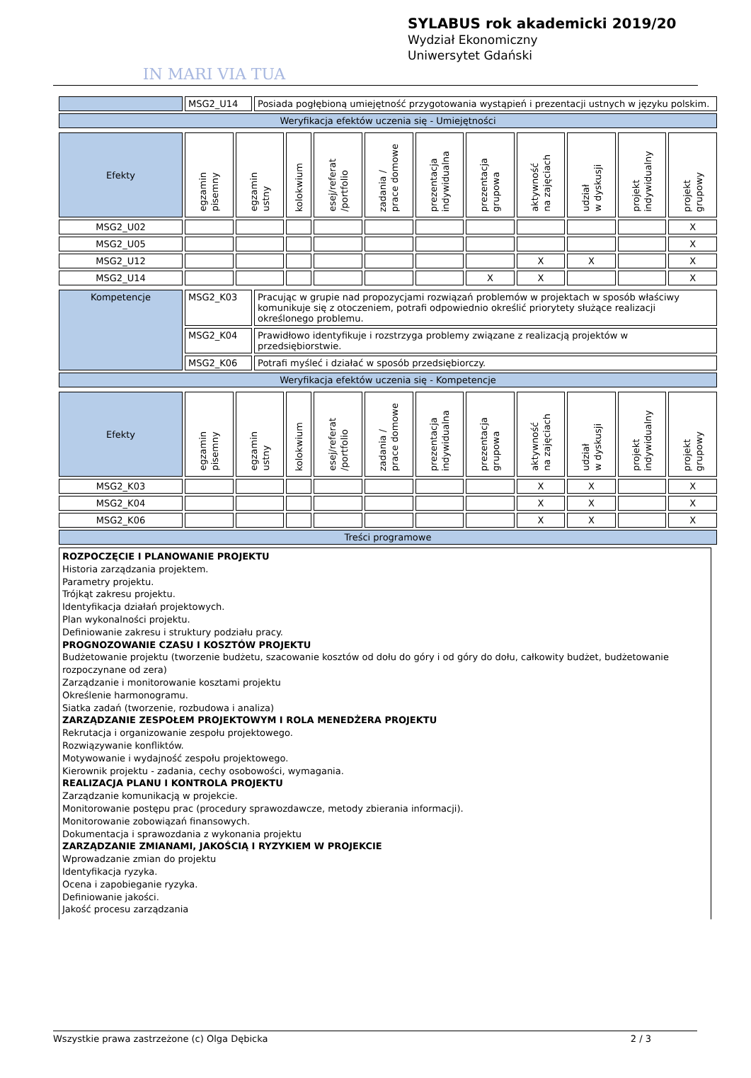IN MARI VIA TUA
SYLABUS rok akademicki 2019/20
Wydział Ekonomiczny
Uniwersytet Gdański
| | MSG2_U14 | Posiada pogłębioną umiejętność przygotowania wystąpień i prezentacji ustnych w języku polskim. |
| Weryfikacja efektów uczenia się - Umiejętności | | |
| Efekty | egzamin pisemny | egzamin ustny | kolokwium | esej/referat /portfolio | zadania / prace domowe | prezentacja indywidualna | prezentacja grupowa | aktywność na zajęciach | udział w dyskusji | projekt indywidualny | projekt grupowy |
| MSG2_U02 | | | | | | | | | | | X |
| MSG2_U05 | | | | | | | | | | | X |
| MSG2_U12 | | | | | | | | X | X | | X |
| MSG2_U14 | | | | | | | X | X | | | X |
| Kompetencje | MSG2_K03 | Pracując w grupie nad propozycjami rozwiązań problemów w projektach w sposób właściwy komunikuje się z otoczeniem, potrafi odpowiednio określić priorytety służące realizacji określonego problemu. |
| | MSG2_K04 | Prawidłowo identyfikuje i rozstrzyga problemy związane z realizacją projektów w przedsiębiorstwie. |
| | MSG2_K06 | Potrafi myśleć i działać w sposób przedsiębiorczy. |
| Weryfikacja efektów uczenia się - Kompetencje | | |
| Efekty | egzamin pisemny | egzamin ustny | kolokwium | esej/referat /portfolio | zadania / prace domowe | prezentacja indywidualna | prezentacja grupowa | aktywność na zajęciach | udział w dyskusji | projekt indywidualny | projekt grupowy |
| MSG2_K03 | | | | | | | | X | X | | X |
| MSG2_K04 | | | | | | | | X | X | | X |
| MSG2_K06 | | | | | | | | X | X | | X |
| Treści programowe | | | | | | | | | | | |
ROZPOCZĘCIE I PLANOWANIE PROJEKTU
Historia zarządzania projektem.
Parametry projektu.
Trójkąt zakresu projektu.
Identyfikacja działań projektowych.
Plan wykonalności projektu.
Definiowanie zakresu i struktury podziału pracy.
PROGNOZOWANIE CZASU I KOSZTÓW PROJEKTU
Budżetowanie projektu (tworzenie budżetu, szacowanie kosztów od dołu do góry i od góry do dołu, całkowity budżet, budżetowanie rozpoczynane od zera)
Zarządzanie i monitorowanie kosztami projektu
Określenie harmonogramu.
Siatka zadań (tworzenie, rozbudowa i analiza)
ZARZĄDZANIE ZESPOŁEM PROJEKTOWYM I ROLA MENEDŻERA PROJEKTU
Rekrutacja i organizowanie zespołu projektowego.
Rozwiązywanie konfliktów.
Motywowanie i wydajność zespołu projektowego.
Kierownik projektu - zadania, cechy osobowości, wymagania.
REALIZACJA PLANU I KONTROLA PROJEKTU
Zarządzanie komunikacją w projekcie.
Monitorowanie postępu prac (procedury sprawozdawcze, metody zbierania informacji).
Monitorowanie zobowiązań finansowych.
Dokumentacja i sprawozdania z wykonania projektu
ZARZĄDZANIE ZMIANAMI, JAKOŚCIĄ I RYZYKIEM W PROJEKCIE
Wprowadzanie zmian do projektu
Identyfikacja ryzyka.
Ocena i zapobieganie ryzyka.
Definiowanie jakości.
Jakość procesu zarządzania
Wszystkie prawa zastrzeżone (c) Olga Dębicka 2 / 3